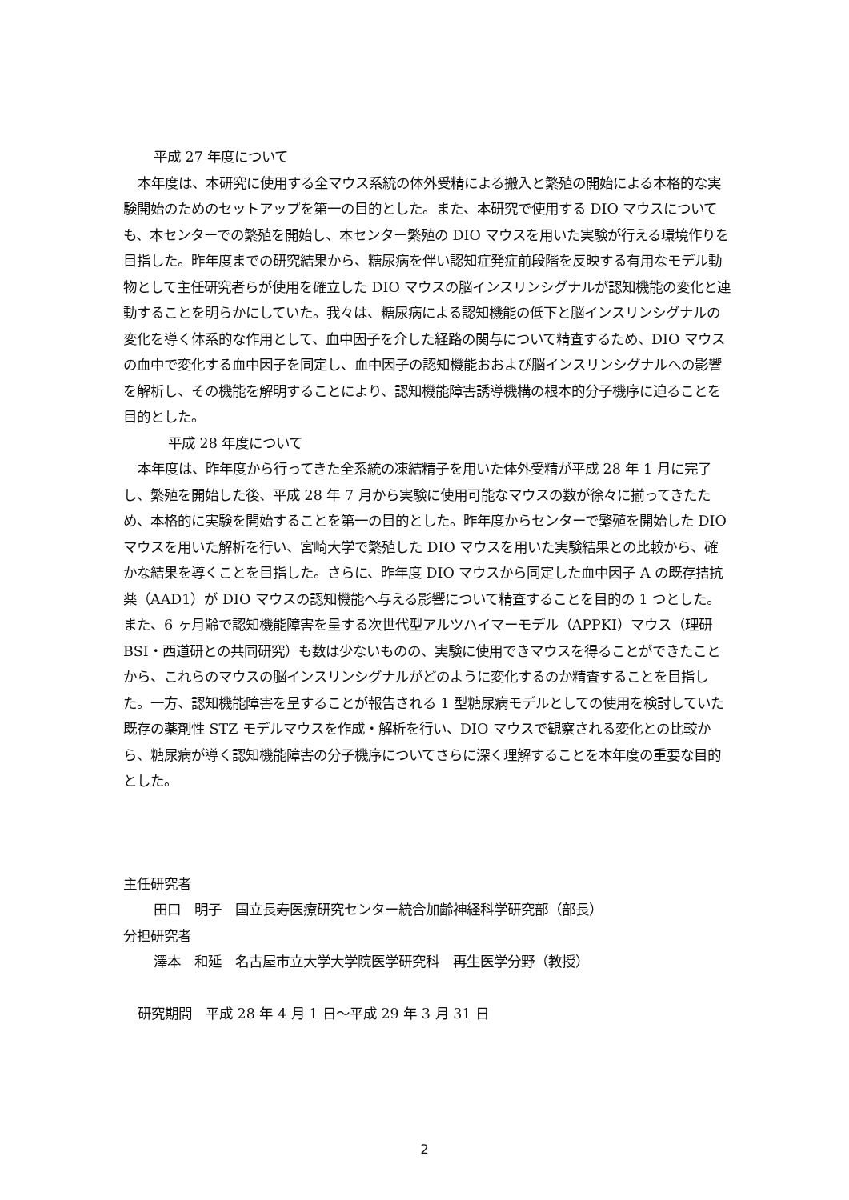平成 27 年度について
本年度は、本研究に使用する全マウス系統の体外受精による搬入と繁殖の開始による本格的な実験開始のためのセットアップを第一の目的とした。また、本研究で使用する DIO マウスについても、本センターでの繁殖を開始し、本センター繁殖の DIO マウスを用いた実験が行える環境作りを目指した。昨年度までの研究結果から、糖尿病を伴い認知症発症前段階を反映する有用なモデル動物として主任研究者らが使用を確立した DIO マウスの脳インスリンシグナルが認知機能の変化と連動することを明らかにしていた。我々は、糖尿病による認知機能の低下と脳インスリンシグナルの変化を導く体系的な作用として、血中因子を介した経路の関与について精査するため、DIO マウスの血中で変化する血中因子を同定し、血中因子の認知機能おおよび脳インスリンシグナルへの影響を解析し、その機能を解明することにより、認知機能障害誘導機構の根本的分子機序に迫ることを目的とした。
平成 28 年度について
本年度は、昨年度から行ってきた全系統の凍結精子を用いた体外受精が平成 28 年 1 月に完了し、繁殖を開始した後、平成 28 年 7 月から実験に使用可能なマウスの数が徐々に揃ってきたため、本格的に実験を開始することを第一の目的とした。昨年度からセンターで繁殖を開始した DIO マウスを用いた解析を行い、宮崎大学で繁殖した DIO マウスを用いた実験結果との比較から、確かな結果を導くことを目指した。さらに、昨年度 DIO マウスから同定した血中因子 A の既存拮抗薬（AAD1）が DIO マウスの認知機能へ与える影響について精査することを目的の 1 つとした。また、6 ヶ月齢で認知機能障害を呈する次世代型アルツハイマーモデル（APPKI）マウス（理研 BSI・西道研との共同研究）も数は少ないものの、実験に使用できマウスを得ることができたことから、これらのマウスの脳インスリンシグナルがどのように変化するのか精査することを目指した。一方、認知機能障害を呈することが報告される 1 型糖尿病モデルとしての使用を検討していた既存の薬剤性 STZ モデルマウスを作成・解析を行い、DIO マウスで観察される変化との比較から、糖尿病が導く認知機能障害の分子機序についてさらに深く理解することを本年度の重要な目的とした。
主任研究者
田口　明子　国立長寿医療研究センター統合加齢神経科学研究部（部長）
分担研究者
澤本　和延　名古屋市立大学大学院医学研究科　再生医学分野（教授）
研究期間　平成 28 年 4 月 1 日～平成 29 年 3 月 31 日
2